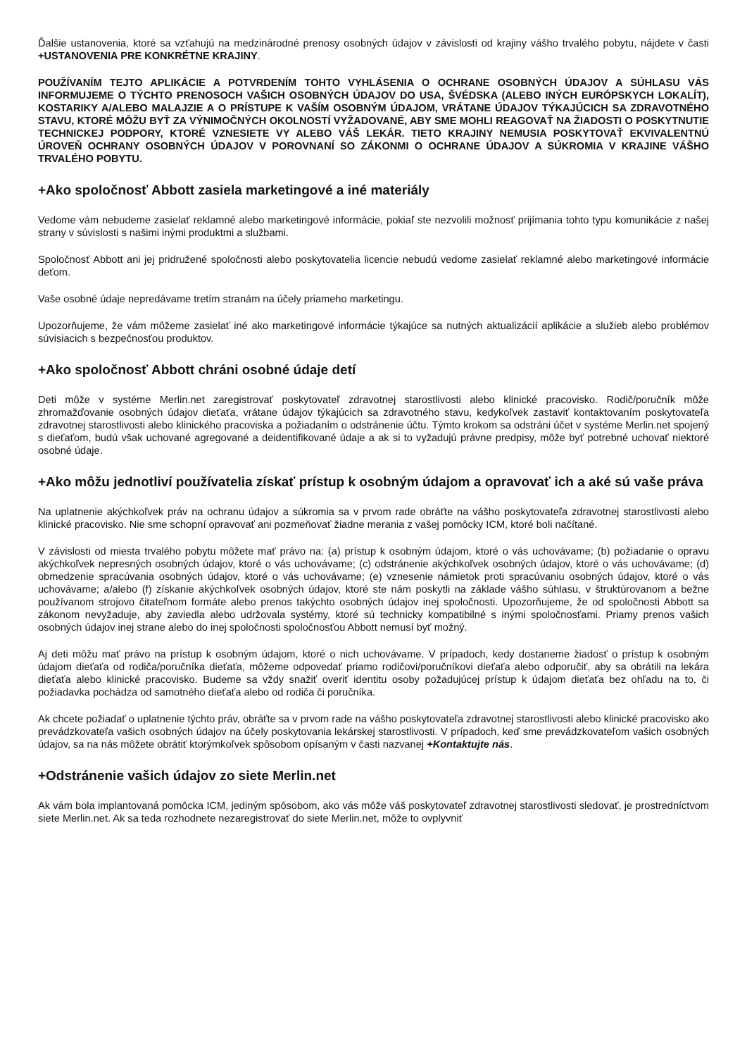Ďalšie ustanovenia, ktoré sa vzťahujú na medzinárodné prenosy osobných údajov v závislosti od krajiny vášho trvalého pobytu, nájdete v časti +USTANOVENIA PRE KONKRÉTNE KRAJINY.
POUŽÍVANÍM TEJTO APLIKÁCIE A POTVRDENÍM TOHTO VYHLÁSENIA O OCHRANE OSOBNÝCH ÚDAJOV A SÚHLASU VÁS INFORMUJEME O TÝCHTO PRENOSOCH VAŠICH OSOBNÝCH ÚDAJOV DO USA, ŠVÉDSKA (ALEBO INÝCH EURÓPSKYCH LOKALÍT), KOSTARIKY A/ALEBO MALAJZIE A O PRÍSTUPE K VAŠÍM OSOBNÝM ÚDAJOM, VRÁTANE ÚDAJOV TÝKAJÚCICH SA ZDRAVOTNÉHO STAVU, KTORÉ MÔŽU BYŤ ZA VÝNIMOČNÝCH OKOLNOSTÍ VYŽADOVANÉ, ABY SME MOHLI REAGOVAŤ NA ŽIADOSTI O POSKYTNUTIE TECHNICKEJ PODPORY, KTORÉ VZNESIETE VY ALEBO VÁŠ LEKÁR. TIETO KRAJINY NEMUSIA POSKYTOVAŤ EKVIVALENTNÚ ÚROVEŇ OCHRANY OSOBNÝCH ÚDAJOV V POROVNANÍ SO ZÁKONMI O OCHRANE ÚDAJOV A SÚKROMIA V KRAJINE VÁŠHO TRVALÉHO POBYTU.
+Ako spoločnosť Abbott zasiela marketingové a iné materiály
Vedome vám nebudeme zasielať reklamné alebo marketingové informácie, pokiaľ ste nezvolili možnosť prijímania tohto typu komunikácie z našej strany v súvislosti s našimi inými produktmi a službami.
Spoločnosť Abbott ani jej pridružené spoločnosti alebo poskytovatelia licencie nebudú vedome zasielať reklamné alebo marketingové informácie deťom.
Vaše osobné údaje nepredávame tretím stranám na účely priameho marketingu.
Upozorňujeme, že vám môžeme zasielať iné ako marketingové informácie týkajúce sa nutných aktualizácií aplikácie a služieb alebo problémov súvisiacich s bezpečnosťou produktov.
+Ako spoločnosť Abbott chráni osobné údaje detí
Deti môže v systéme Merlin.net zaregistrovať poskytovateľ zdravotnej starostlivosti alebo klinické pracovisko. Rodič/poručník môže zhromažďovanie osobných údajov dieťaťa, vrátane údajov týkajúcich sa zdravotného stavu, kedykoľvek zastaviť kontaktovaním poskytovateľa zdravotnej starostlivosti alebo klinického pracoviska a požiadaním o odstránenie účtu. Týmto krokom sa odstráni účet v systéme Merlin.net spojený s dieťaťom, budú však uchované agregované a deidentifikované údaje a ak si to vyžadujú právne predpisy, môže byť potrebné uchovať niektoré osobné údaje.
+Ako môžu jednotliví používatelia získať prístup k osobným údajom a opravovať ich a aké sú vaše práva
Na uplatnenie akýchkoľvek práv na ochranu údajov a súkromia sa v prvom rade obráťte na vášho poskytovateľa zdravotnej starostlivosti alebo klinické pracovisko. Nie sme schopní opravovať ani pozmeňovať žiadne merania z vašej pomôcky ICM, ktoré boli načítané.
V závislosti od miesta trvalého pobytu môžete mať právo na: (a) prístup k osobným údajom, ktoré o vás uchovávame; (b) požiadanie o opravu akýchkoľvek nepresných osobných údajov, ktoré o vás uchovávame; (c) odstránenie akýchkoľvek osobných údajov, ktoré o vás uchovávame; (d) obmedzenie spracúvania osobných údajov, ktoré o vás uchovávame; (e) vznesenie námietok proti spracúvaniu osobných údajov, ktoré o vás uchovávame; a/alebo (f) získanie akýchkoľvek osobných údajov, ktoré ste nám poskytli na základe vášho súhlasu, v štruktúrovanom a bežne používanom strojovo čitateľnom formáte alebo prenos takýchto osobných údajov inej spoločnosti. Upozorňujeme, že od spoločnosti Abbott sa zákonom nevyžaduje, aby zaviedla alebo udržovala systémy, ktoré sú technicky kompatibilné s inými spoločnosťami. Priamy prenos vašich osobných údajov inej strane alebo do inej spoločnosti spoločnosťou Abbott nemusí byť možný.
Aj deti môžu mať právo na prístup k osobným údajom, ktoré o nich uchovávame. V prípadoch, kedy dostaneme žiadosť o prístup k osobným údajom dieťaťa od rodiča/poručníka dieťaťa, môžeme odpovedať priamo rodičovi/poručníkovi dieťaťa alebo odporučiť, aby sa obrátili na lekára dieťaťa alebo klinické pracovisko. Budeme sa vždy snažiť overiť identitu osoby požadujúcej prístup k údajom dieťaťa bez ohľadu na to, či požiadavka pochádza od samotného dieťaťa alebo od rodiča či poručníka.
Ak chcete požiadať o uplatnenie týchto práv, obráťte sa v prvom rade na vášho poskytovateľa zdravotnej starostlivosti alebo klinické pracovisko ako prevádzkovateľa vašich osobných údajov na účely poskytovania lekárskej starostlivosti. V prípadoch, keď sme prevádzkovateľom vašich osobných údajov, sa na nás môžete obrátiť ktorýmkoľvek spôsobom opísaným v časti nazvanej +Kontaktujte nás.
+Odstránenie vašich údajov zo siete Merlin.net
Ak vám bola implantovaná pomôcka ICM, jediným spôsobom, ako vás môže váš poskytovateľ zdravotnej starostlivosti sledovať, je prostredníctvom siete Merlin.net. Ak sa teda rozhodnete nezaregistrovať do siete Merlin.net, môže to ovplyvniť